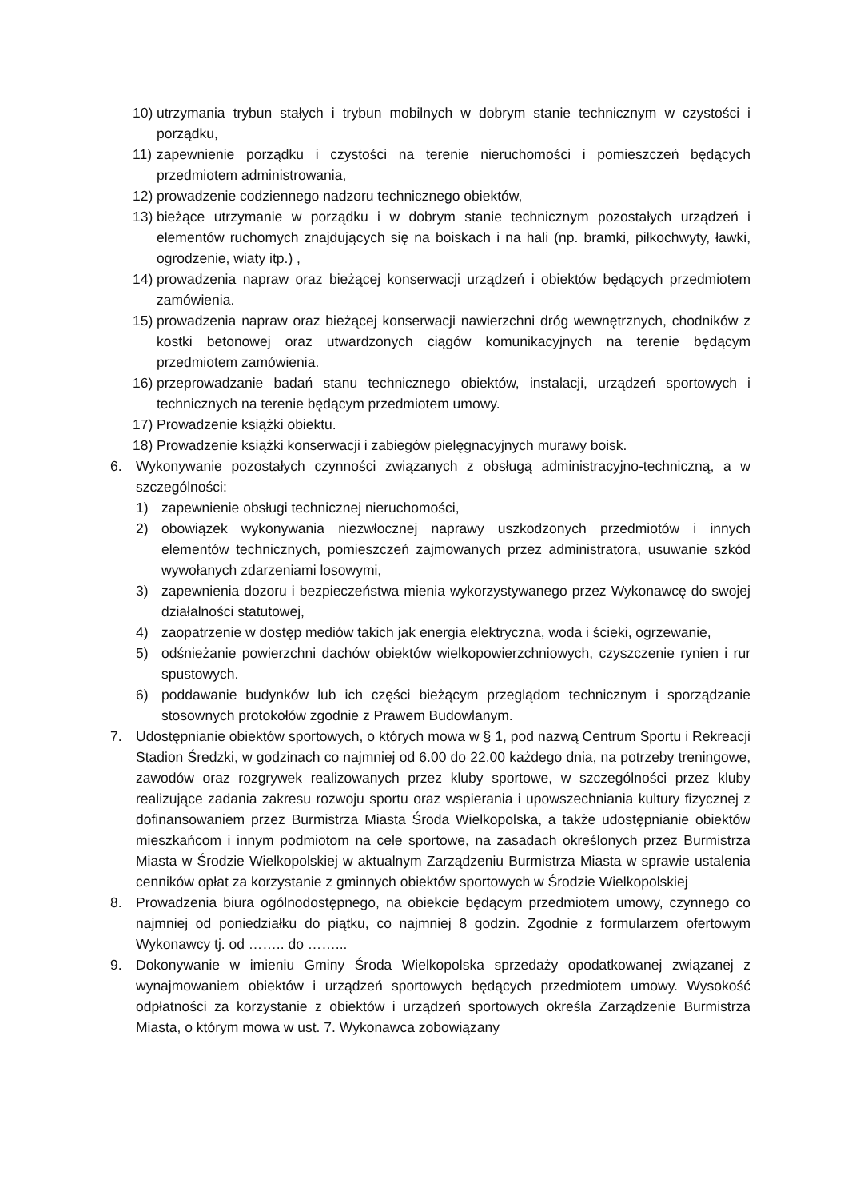10) utrzymania trybun stałych i trybun mobilnych w dobrym stanie technicznym w czystości i porządku,
11) zapewnienie porządku i czystości na terenie nieruchomości i pomieszczeń będących przedmiotem administrowania,
12) prowadzenie codziennego nadzoru technicznego obiektów,
13) bieżące utrzymanie w porządku i w dobrym stanie technicznym pozostałych urządzeń i elementów ruchomych znajdujących się na boiskach i na hali (np. bramki, piłkochwyty, ławki, ogrodzenie, wiaty itp.) ,
14) prowadzenia napraw oraz bieżącej konserwacji urządzeń i obiektów będących przedmiotem zamówienia.
15) prowadzenia napraw oraz bieżącej konserwacji nawierzchni dróg wewnętrznych, chodników z kostki betonowej oraz utwardzonych ciągów komunikacyjnych na terenie będącym przedmiotem zamówienia.
16) przeprowadzanie badań stanu technicznego obiektów, instalacji, urządzeń sportowych i technicznych na terenie będącym przedmiotem umowy.
17) Prowadzenie książki obiektu.
18) Prowadzenie książki konserwacji i zabiegów pielęgnacyjnych murawy boisk.
6. Wykonywanie pozostałych czynności związanych z obsługą administracyjno-techniczną, a w szczególności:
1) zapewnienie obsługi technicznej nieruchomości,
2) obowiązek wykonywania niezwłocznej naprawy uszkodzonych przedmiotów i innych elementów technicznych, pomieszczeń zajmowanych przez administratora, usuwanie szkód wywołanych zdarzeniami losowymi,
3) zapewnienia dozoru i bezpieczeństwa mienia wykorzystywanego przez Wykonawcę do swojej działalności statutowej,
4) zaopatrzenie w dostęp mediów takich jak energia elektryczna, woda i ścieki, ogrzewanie,
5) odśnieżanie powierzchni dachów obiektów wielkopowierzchniowych, czyszczenie rynien i rur spustowych.
6) poddawanie budynków lub ich części bieżącym przeglądom technicznym i sporządzanie stosownych protokołów zgodnie z Prawem Budowlanym.
7. Udostępnianie obiektów sportowych, o których mowa w § 1, pod nazwą Centrum Sportu i Rekreacji Stadion Średzki, w godzinach co najmniej od 6.00 do 22.00 każdego dnia, na potrzeby treningowe, zawodów oraz rozgrywek realizowanych przez kluby sportowe, w szczególności przez kluby realizujące zadania zakresu rozwoju sportu oraz wspierania i upowszechniania kultury fizycznej z dofinansowaniem przez Burmistrza Miasta Środa Wielkopolska, a także udostępnianie obiektów mieszkańcom i innym podmiotom na cele sportowe, na zasadach określonych przez Burmistrza Miasta w Środzie Wielkopolskiej w aktualnym Zarządzeniu Burmistrza Miasta w sprawie ustalenia cenników opłat za korzystanie z gminnych obiektów sportowych w Środzie Wielkopolskiej
8. Prowadzenia biura ogólnodostępnego, na obiekcie będącym przedmiotem umowy, czynnego co najmniej od poniedziałku do piątku, co najmniej 8 godzin. Zgodnie z formularzem ofertowym Wykonawcy tj. od …….. do ……...
9. Dokonywanie w imieniu Gminy Środa Wielkopolska sprzedaży opodatkowanej związanej z wynajmowaniem obiektów i urządzeń sportowych będących przedmiotem umowy. Wysokość odpłatności za korzystanie z obiektów i urządzeń sportowych określa Zarządzenie Burmistrza Miasta, o którym mowa w ust. 7. Wykonawca zobowiązany